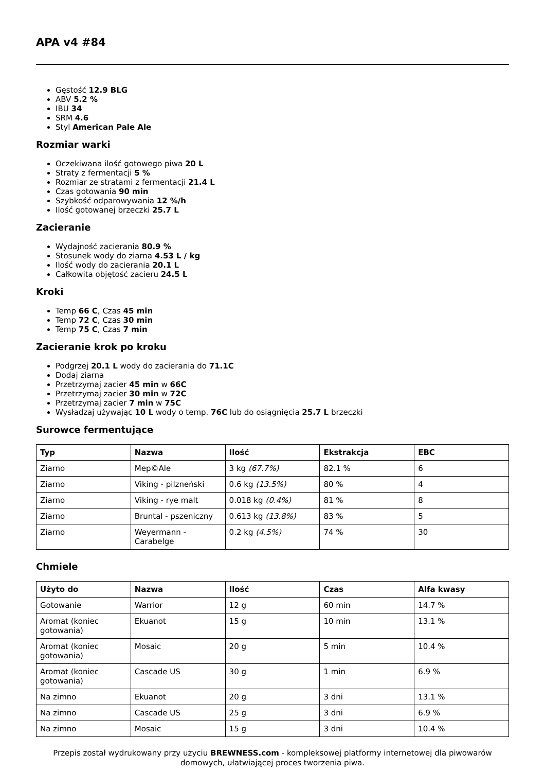APA v4 #84
Gęstość 12.9 BLG
ABV 5.2 %
IBU 34
SRM 4.6
Styl American Pale Ale
Rozmiar warki
Oczekiwana ilość gotowego piwa 20 L
Straty z fermentacji 5 %
Rozmiar ze stratami z fermentacji 21.4 L
Czas gotowania 90 min
Szybkość odparowywania 12 %/h
Ilość gotowanej brzeczki 25.7 L
Zacieranie
Wydajność zacierania 80.9 %
Stosunek wody do ziarna 4.53 L / kg
Ilość wody do zacierania 20.1 L
Całkowita objętość zacieru 24.5 L
Kroki
Temp 66 C, Czas 45 min
Temp 72 C, Czas 30 min
Temp 75 C, Czas 7 min
Zacieranie krok po kroku
Podgrzej 20.1 L wody do zacierania do 71.1C
Dodaj ziarna
Przetrzymaj zacier 45 min w 66C
Przetrzymaj zacier 30 min w 72C
Przetrzymaj zacier 7 min w 75C
Wysładzaj używając 10 L wody o temp. 76C lub do osiągnięcia 25.7 L brzeczki
Surowce fermentujące
| Typ | Nazwa | Ilość | Ekstrakcja | EBC |
| --- | --- | --- | --- | --- |
| Ziarno | Mep©Ale | 3 kg (67.7%) | 82.1 % | 6 |
| Ziarno | Viking - pilzneński | 0.6 kg (13.5%) | 80 % | 4 |
| Ziarno | Viking - rye malt | 0.018 kg (0.4%) | 81 % | 8 |
| Ziarno | Bruntal - pszeniczny | 0.613 kg (13.8%) | 83 % | 5 |
| Ziarno | Weyermann - Carabelge | 0.2 kg (4.5%) | 74 % | 30 |
Chmiele
| Użyto do | Nazwa | Ilość | Czas | Alfa kwasy |
| --- | --- | --- | --- | --- |
| Gotowanie | Warrior | 12 g | 60 min | 14.7 % |
| Aromat (koniec gotowania) | Ekuanot | 15 g | 10 min | 13.1 % |
| Aromat (koniec gotowania) | Mosaic | 20 g | 5 min | 10.4 % |
| Aromat (koniec gotowania) | Cascade US | 30 g | 1 min | 6.9 % |
| Na zimno | Ekuanot | 20 g | 3 dni | 13.1 % |
| Na zimno | Cascade US | 25 g | 3 dni | 6.9 % |
| Na zimno | Mosaic | 15 g | 3 dni | 10.4 % |
Przepis został wydrukowany przy użyciu BREWNESS.com - kompleksowej platformy internetowej dla piwowarów domowych, ułatwiającej proces tworzenia piwa.